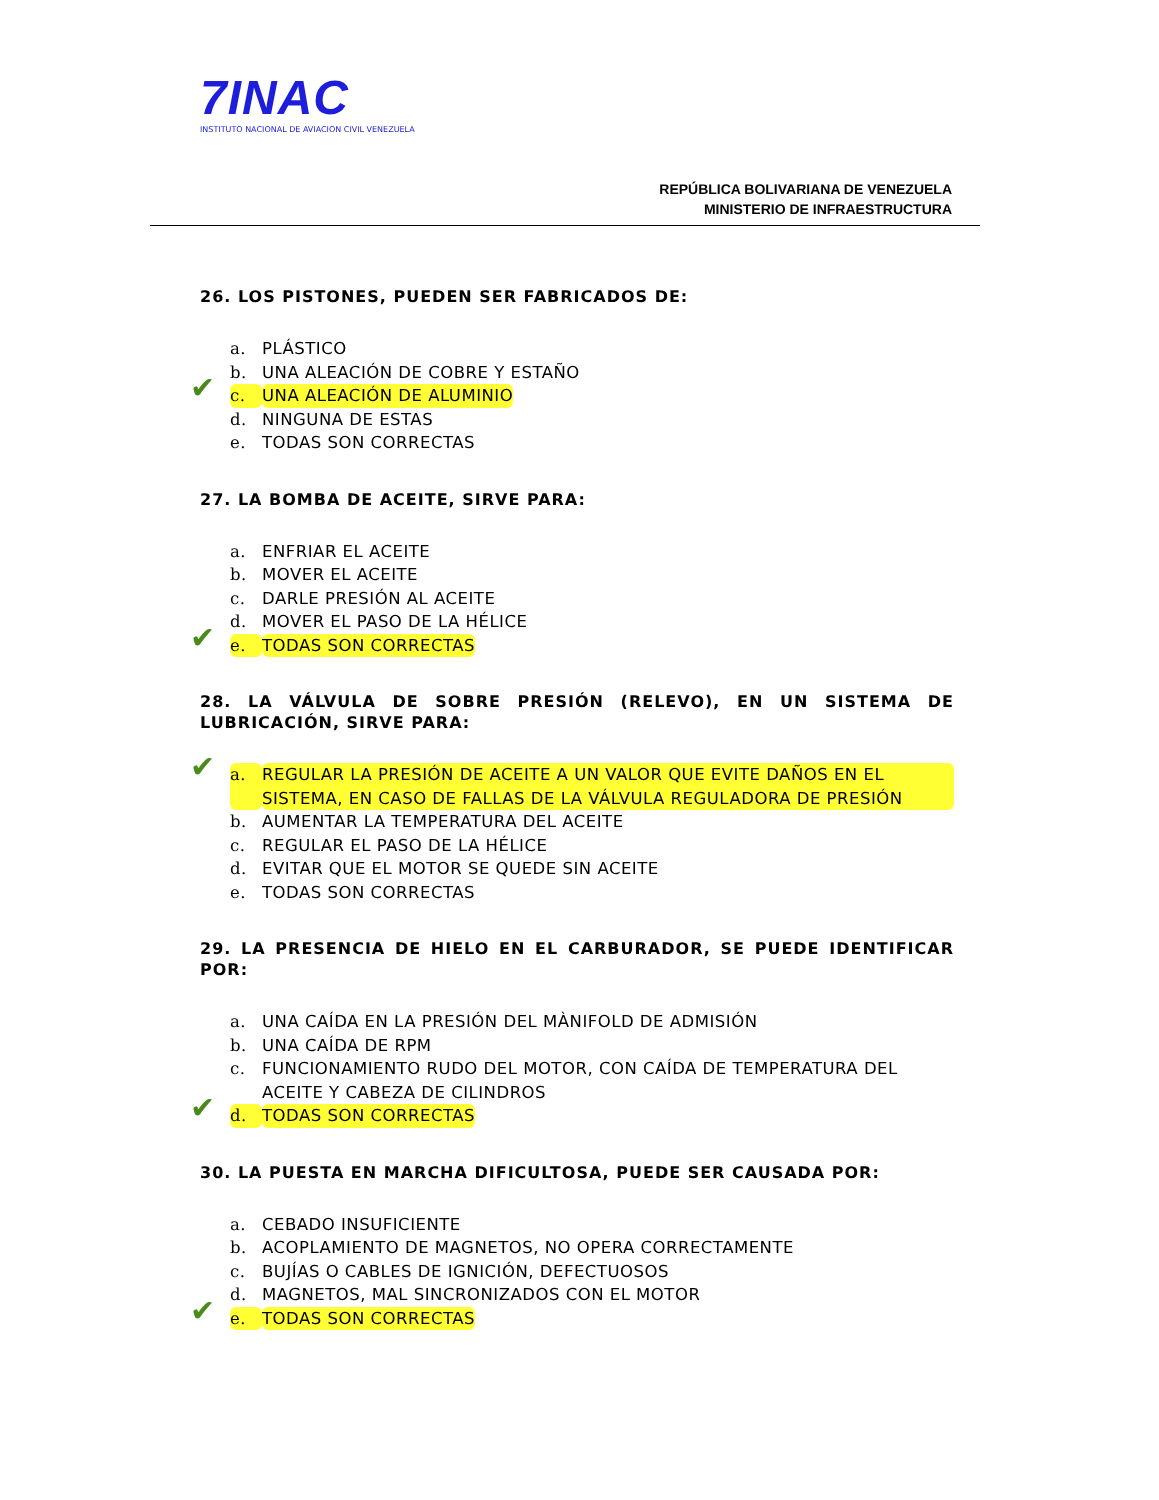7INAC
INSTITUTO NACIONAL DE AVIACION CIVIL VENEZUELA
REPÚBLICA BOLIVARIANA DE VENEZUELA
MINISTERIO DE INFRAESTRUCTURA
26. LOS PISTONES, PUEDEN SER FABRICADOS DE:
a. PLÁSTICO
b. UNA ALEACIÓN DE COBRE Y ESTAÑO
✔ c. UNA ALEACIÓN DE ALUMINIO
d. NINGUNA DE ESTAS
e. TODAS SON CORRECTAS
27. LA BOMBA DE ACEITE, SIRVE PARA:
a. ENFRIAR EL ACEITE
b. MOVER EL ACEITE
c. DARLE PRESIÓN AL ACEITE
d. MOVER EL PASO DE LA HÉLICE
✔ e. TODAS SON CORRECTAS
28. LA VÁLVULA DE SOBRE PRESIÓN (RELEVO), EN UN SISTEMA DE LUBRICACIÓN, SIRVE PARA:
✔ a. REGULAR LA PRESIÓN DE ACEITE A UN VALOR QUE EVITE DAÑOS EN EL SISTEMA, EN CASO DE FALLAS DE LA VÁLVULA REGULADORA DE PRESIÓN
b. AUMENTAR LA TEMPERATURA DEL ACEITE
c. REGULAR EL PASO DE LA HÉLICE
d. EVITAR QUE EL MOTOR SE QUEDE SIN ACEITE
e. TODAS SON CORRECTAS
29. LA PRESENCIA DE HIELO EN EL CARBURADOR, SE PUEDE IDENTIFICAR POR:
a. UNA CAÍDA EN LA PRESIÓN DEL MÀNIFOLD DE ADMISIÓN
b. UNA CAÍDA DE RPM
c. FUNCIONAMIENTO RUDO DEL MOTOR, CON CAÍDA DE TEMPERATURA DEL ACEITE Y CABEZA DE CILINDROS
✔ d. TODAS SON CORRECTAS
30. LA PUESTA EN MARCHA DIFICULTOSA, PUEDE SER CAUSADA POR:
a. CEBADO INSUFICIENTE
b. ACOPLAMIENTO DE MAGNETOS, NO OPERA CORRECTAMENTE
c. BUJÍAS O CABLES DE IGNICIÓN, DEFECTUOSOS
d. MAGNETOS, MAL SINCRONIZADOS CON EL MOTOR
✔ e. TODAS SON CORRECTAS